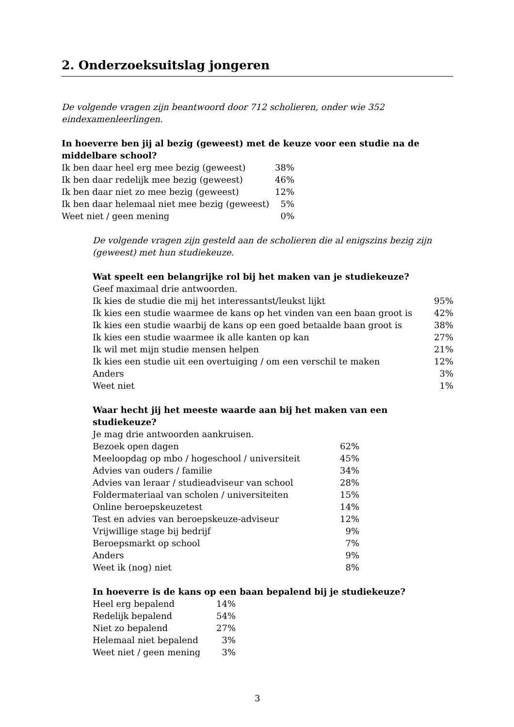2. Onderzoeksuitslag jongeren
De volgende vragen zijn beantwoord door 712 scholieren, onder wie 352 eindexamenleerlingen.
In hoeverre ben jij al bezig (geweest) met de keuze voor een studie na de middelbare school?
| Ik ben daar heel erg mee bezig (geweest) | 38% |
| Ik ben daar redelijk mee bezig (geweest) | 46% |
| Ik ben daar niet zo mee bezig (geweest) | 12% |
| Ik ben daar helemaal niet mee bezig (geweest) | 5% |
| Weet niet / geen mening | 0% |
De volgende vragen zijn gesteld aan de scholieren die al enigszins bezig zijn (geweest) met hun studiekeuze.
Wat speelt een belangrijke rol bij het maken van je studiekeuze?
Geef maximaal drie antwoorden.
| Ik kies de studie die mij het interessantst/leukst lijkt | 95% |
| Ik kies een studie waarmee de kans op het vinden van een baan groot is | 42% |
| Ik kies een studie waarbij de kans op een goed betaalde baan groot is | 38% |
| Ik kies een studie waarmee ik alle kanten op kan | 27% |
| Ik wil met mijn studie mensen helpen | 21% |
| Ik kies een studie uit een overtuiging / om een verschil te maken | 12% |
| Anders | 3% |
| Weet niet | 1% |
Waar hecht jij het meeste waarde aan bij het maken van een studiekeuze?
Je mag drie antwoorden aankruisen.
| Bezoek open dagen | 62% |
| Meeloopdag op mbo / hogeschool / universiteit | 45% |
| Advies van ouders / familie | 34% |
| Advies van leraar / studieadviseur van school | 28% |
| Foldermateriaal van scholen / universiteiten | 15% |
| Online beroepskeuzetest | 14% |
| Test en advies van beroepskeuze-adviseur | 12% |
| Vrijwillige stage bij bedrijf | 9% |
| Beroepsmarkt op school | 7% |
| Anders | 9% |
| Weet ik (nog) niet | 8% |
In hoeverre is de kans op een baan bepalend bij je studiekeuze?
| Heel erg bepalend | 14% |
| Redelijk bepalend | 54% |
| Niet zo bepalend | 27% |
| Helemaal niet bepalend | 3% |
| Weet niet / geen mening | 3% |
3